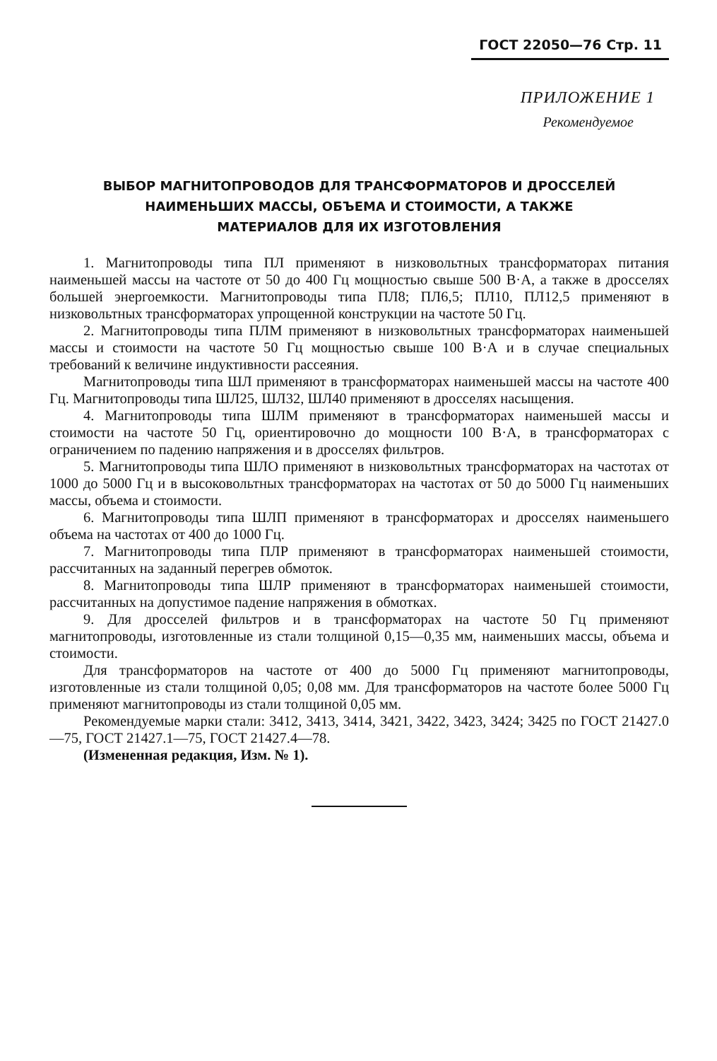ГОСТ 22050—76 Стр. 11
ПРИЛОЖЕНИЕ 1
Рекомендуемое
ВЫБОР МАГНИТОПРОВОДОВ ДЛЯ ТРАНСФОРМАТОРОВ И ДРОССЕЛЕЙ
НАИМЕНЬШИХ МАССЫ, ОБЪЕМА И СТОИМОСТИ, А ТАКЖЕ
МАТЕРИАЛОВ ДЛЯ ИХ ИЗГОТОВЛЕНИЯ
1. Магнитопроводы типа ПЛ применяют в низковольтных трансформаторах питания наименьшей массы на частоте от 50 до 400 Гц мощностью свыше 500 В·А, а также в дросселях большей энергоемкости. Магнитопроводы типа ПЛ8; ПЛ6,5; ПЛ10, ПЛ12,5 применяют в низковольтных трансформаторах упрощенной конструкции на частоте 50 Гц.
2. Магнитопроводы типа ПЛМ применяют в низковольтных трансформаторах наименьшей массы и стоимости на частоте 50 Гц мощностью свыше 100 В·А и в случае специальных требований к величине индуктивности рассеяния.
Магнитопроводы типа ШЛ применяют в трансформаторах наименьшей массы на частоте 400 Гц. Магнитопроводы типа ШЛ25, ШЛ32, ШЛ40 применяют в дросселях насыщения.
4. Магнитопроводы типа ШЛМ применяют в трансформаторах наименьшей массы и стоимости на частоте 50 Гц, ориентировочно до мощности 100 В·А, в трансформаторах с ограничением по падению напряжения и в дросселях фильтров.
5. Магнитопроводы типа ШЛО применяют в низковольтных трансформаторах на частотах от 1000 до 5000 Гц и в высоковольтных трансформаторах на частотах от 50 до 5000 Гц наименьших массы, объема и стоимости.
6. Магнитопроводы типа ШЛП применяют в трансформаторах и дросселях наименьшего объема на частотах от 400 до 1000 Гц.
7. Магнитопроводы типа ПЛР применяют в трансформаторах наименьшей стоимости, рассчитанных на заданный перегрев обмоток.
8. Магнитопроводы типа ШЛР применяют в трансформаторах наименьшей стоимости, рассчитанных на допустимое падение напряжения в обмотках.
9. Для дросселей фильтров и в трансформаторах на частоте 50 Гц применяют магнитопроводы, изготовленные из стали толщиной 0,15—0,35 мм, наименьших массы, объема и стоимости.
Для трансформаторов на частоте от 400 до 5000 Гц применяют магнитопроводы, изготовленные из стали толщиной 0,05; 0,08 мм. Для трансформаторов на частоте более 5000 Гц применяют магнитопроводы из стали толщиной 0,05 мм.
Рекомендуемые марки стали: 3412, 3413, 3414, 3421, 3422, 3423, 3424; 3425 по ГОСТ 21427.0—75, ГОСТ 21427.1—75, ГОСТ 21427.4—78.
(Измененная редакция, Изм. № 1).